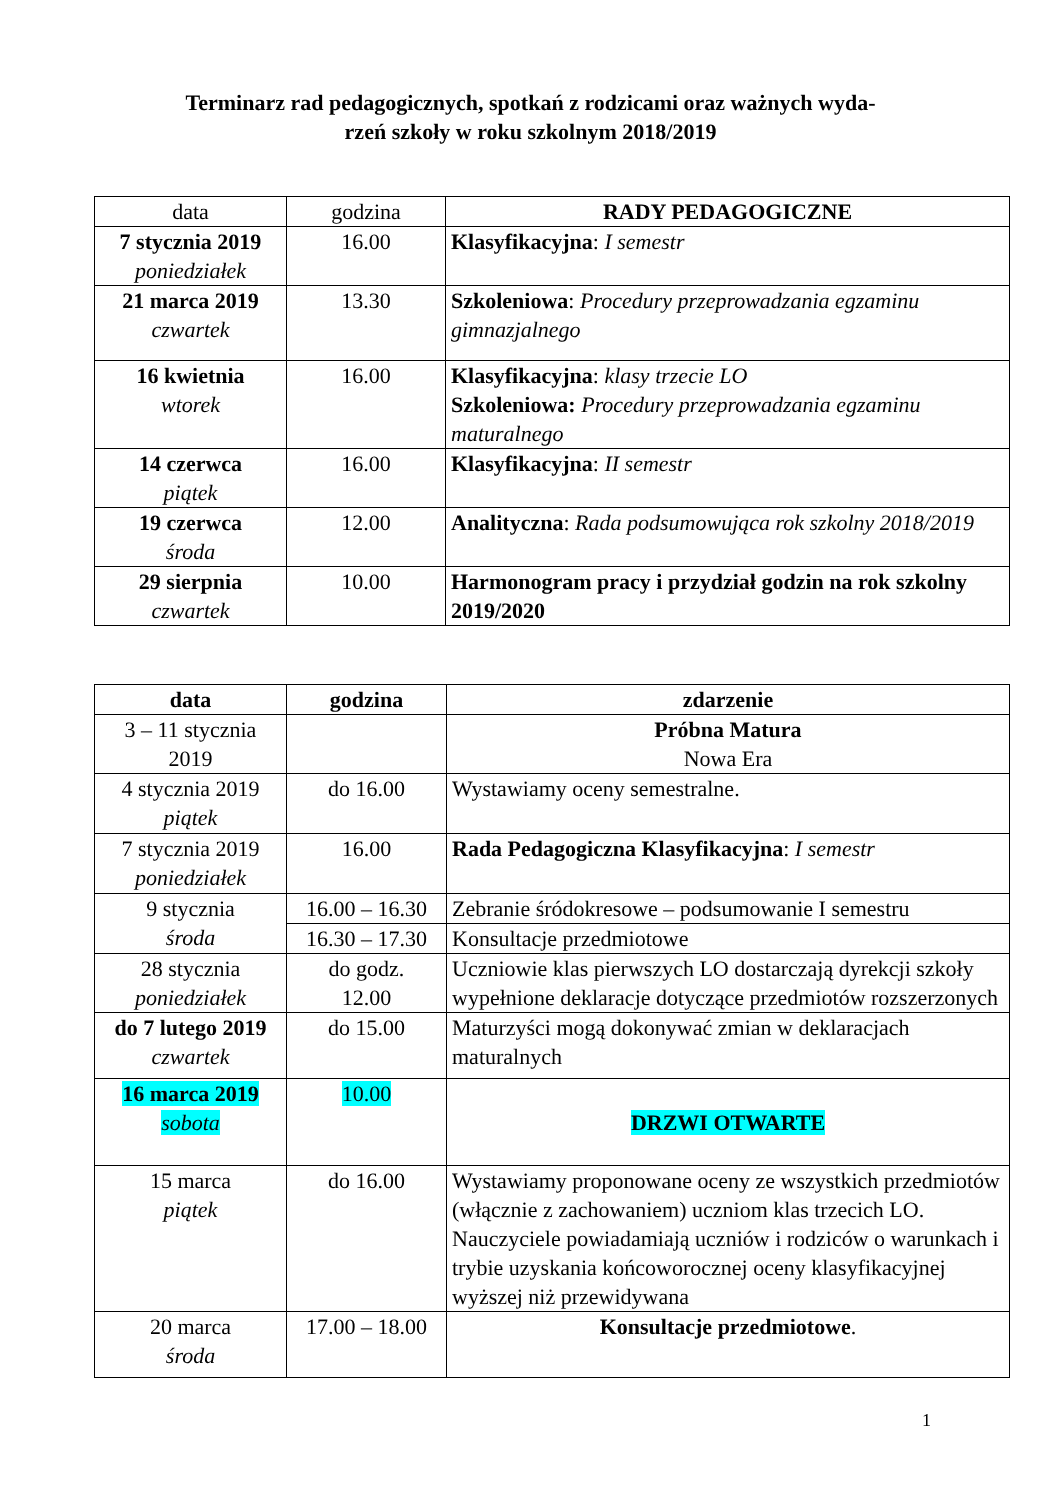Terminarz rad pedagogicznych, spotkań z rodzicami oraz ważnych wyda-
rzeń szkoły w roku szkolnym 2018/2019
| data | godzina | RADY PEDAGOGICZNE |
| --- | --- | --- |
| 7 stycznia 2019 poniedziałek | 16.00 | Klasyfikacyjna : I semestr |
| 21 marca 2019 czwartek | 13.30 | Szkoleniowa : Procedury przeprowadzania egzaminu gimnazjalnego |
| 16 kwietnia wtorek | 16.00 | Klasyfikacyjna : klasy trzecie LO Szkoleniowa: Procedury przeprowadzania egzaminu maturalnego |
| 14 czerwca piątek | 16.00 | Klasyfikacyjna : II semestr |
| 19 czerwca środa | 12.00 | Analityczna : Rada podsumowująca rok szkolny 2018/2019 |
| 29 sierpnia czwartek | 10.00 | Harmonogram pracy i przydział godzin na rok szkolny 2019/2020 |
| data | godzina | zdarzenie |
| --- | --- | --- |
| 3 – 11 stycznia 2019 | | Próbna Matura Nowa Era |
| 4 stycznia 2019 piątek | do 16.00 | Wystawiamy oceny semestralne. |
| 7 stycznia 2019 poniedziałek | 16.00 | Rada Pedagogiczna Klasyfikacyjna : I semestr |
| 9 stycznia środa | 16.00 – 16.30 | Zebranie śródokresowe – podsumowanie I semestru |
| | 16.30 – 17.30 | Konsultacje przedmiotowe |
| 28 stycznia poniedziałek | do godz. 12.00 | Uczniowie klas pierwszych LO dostarczają dyrekcji szkoły wypełnione deklaracje dotyczące przedmiotów rozszerzonych |
| do 7 lutego 2019 czwartek | do 15.00 | Maturzyści mogą dokonywać zmian w deklaracjach maturalnych |
| 16 marca 2019 sobota | 10.00 | DRZWI OTWARTE |
| 15 marca piątek | do 16.00 | Wystawiamy proponowane oceny ze wszystkich przedmiotów (włącznie z zachowaniem) uczniom klas trzecich LO. Nauczyciele powiadamiają uczniów i rodziców o warunkach i trybie uzyskania końcoworocznej oceny klasyfikacyjnej wyższej niż przewidywana |
| 20 marca środa | 17.00 – 18.00 | Konsultacje przedmiotowe . |
1